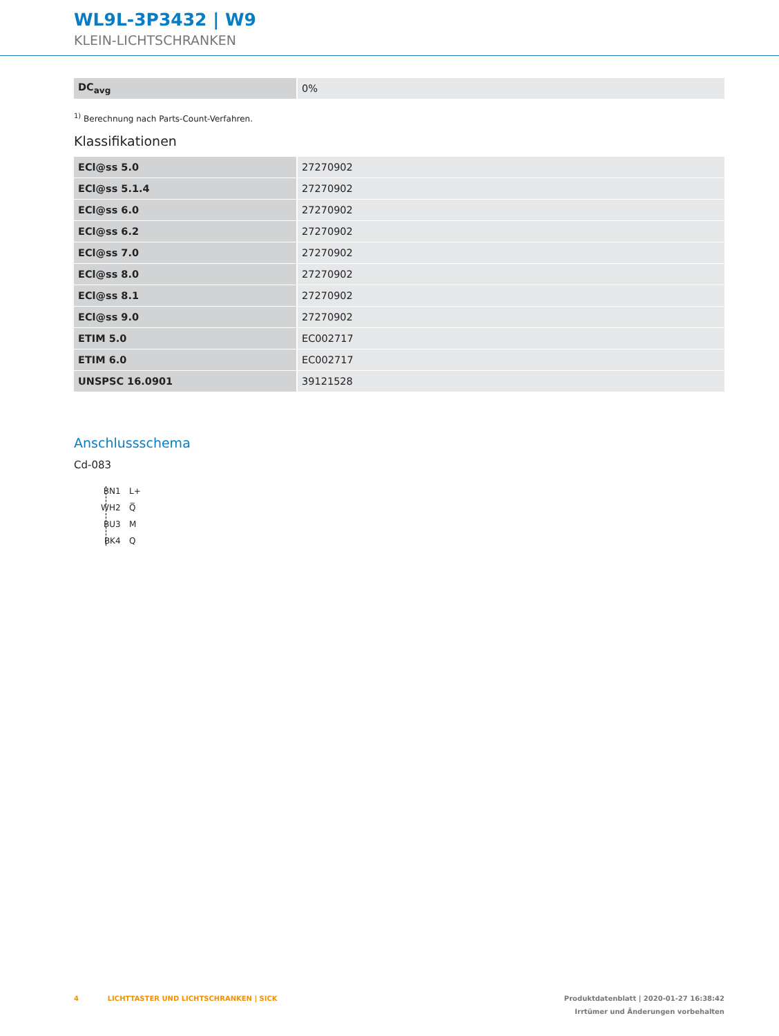WL9L-3P3432 | W9
KLEIN-LICHTSCHRANKEN
| DC<sub>avg</sub> | 0% |
<sup>1)</sup> Berechnung nach Parts-Count-Verfahren.
Klassifikationen
| ECl@ss 5.0 | 27270902 |
| ECl@ss 5.1.4 | 27270902 |
| ECl@ss 6.0 | 27270902 |
| ECl@ss 6.2 | 27270902 |
| ECl@ss 7.0 | 27270902 |
| ECl@ss 8.0 | 27270902 |
| ECl@ss 8.1 | 27270902 |
| ECl@ss 9.0 | 27270902 |
| ETIM 5.0 | EC002717 |
| ETIM 6.0 | EC002717 |
| UNSPSC 16.0901 | 39121528 |
Anschlussschema
Cd-083
BN 1 L+ WH 2 Q̅ BU 3 M BK 4 Q
4 LICHTTASTER UND LICHTSCHRANKEN | SICK Produktdatenblatt | 2020-01-27 16:38:42
Irrtümer und Änderungen vorbehalten